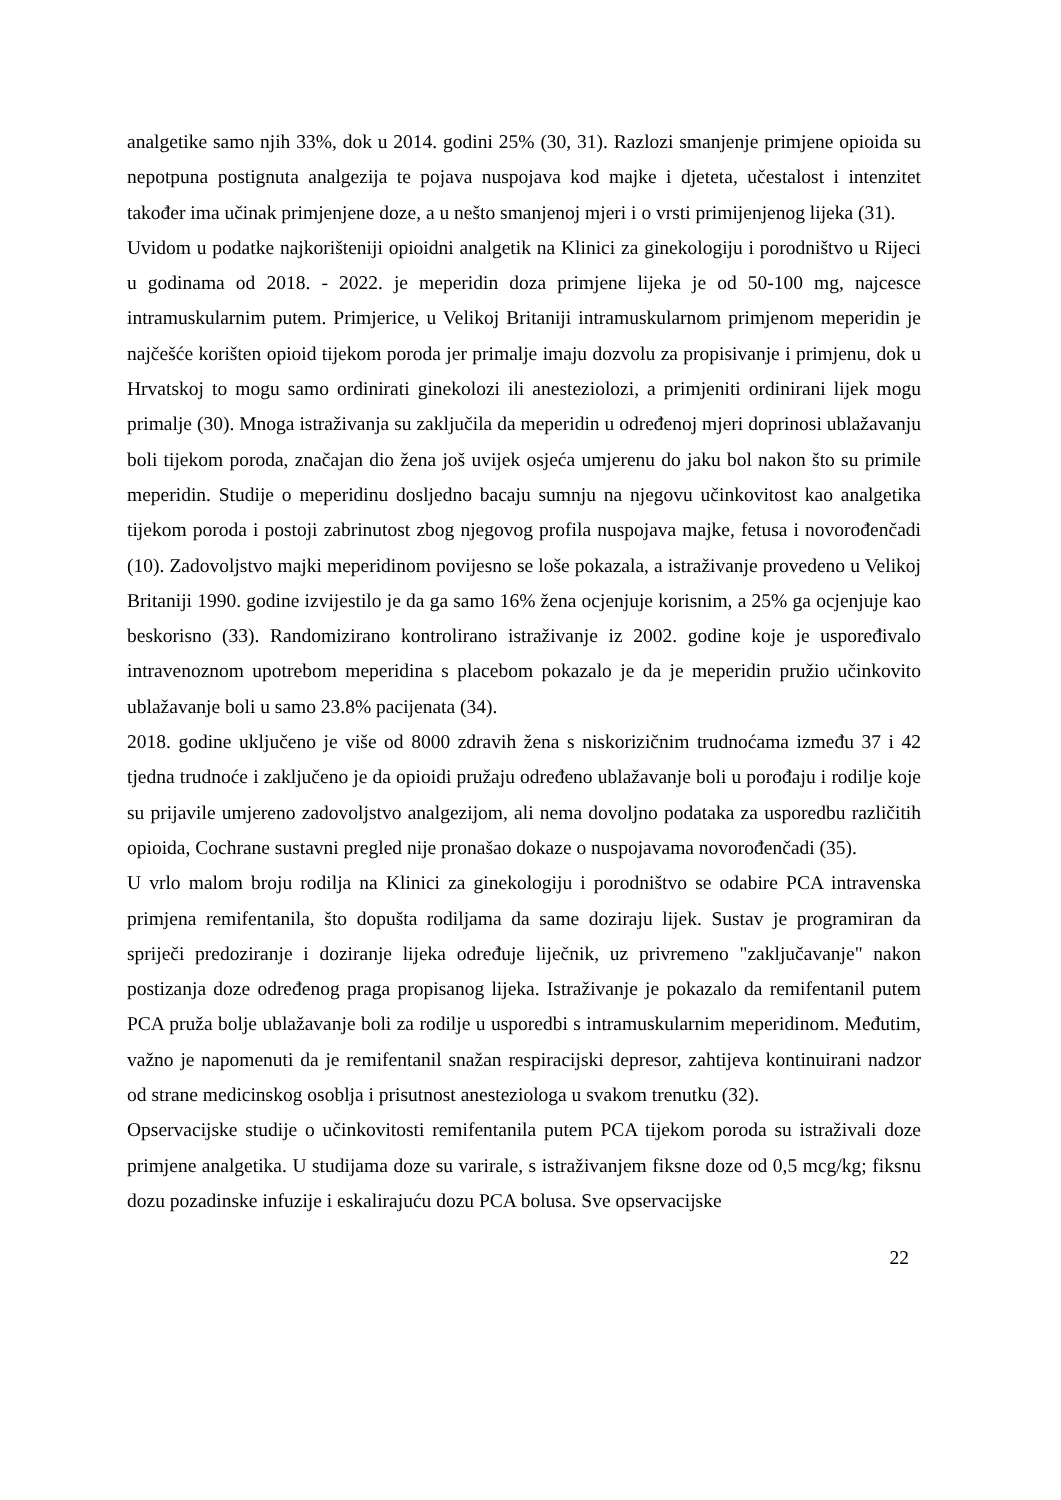analgetike samo njih 33%, dok u 2014. godini 25% (30, 31). Razlozi smanjenje primjene opioida su nepotpuna postignuta analgezija te pojava nuspojava kod majke i djeteta, učestalost i intenzitet također ima učinak primjenjene doze, a u nešto smanjenoj mjeri i o vrsti primijenjenog lijeka (31).
Uvidom u podatke najkorišteniji opioidni analgetik na Klinici za ginekologiju i porodništvo u Rijeci u godinama od 2018. - 2022. je meperidin doza primjene lijeka je od 50-100 mg, najcesce intramuskularnim putem. Primjerice, u Velikoj Britaniji intramuskularnom primjenom meperidin je najčešće korišten opioid tijekom poroda jer primalje imaju dozvolu za propisivanje i primjenu, dok u Hrvatskoj to mogu samo ordinirati ginekolozi ili anesteziolozi, a primjeniti ordinirani lijek mogu primalje (30). Mnoga istraživanja su zaključila da meperidin u određenoj mjeri doprinosi ublažavanju boli tijekom poroda, značajan dio žena još uvijek osjeća umjerenu do jaku bol nakon što su primile meperidin. Studije o meperidinu dosljedno bacaju sumnju na njegovu učinkovitost kao analgetika tijekom poroda i postoji zabrinutost zbog njegovog profila nuspojava majke, fetusa i novorođenčadi (10). Zadovoljstvo majki meperidinom povijesno se loše pokazala, a istraživanje provedeno u Velikoj Britaniji 1990. godine izvijestilo je da ga samo 16% žena ocjenjuje korisnim, a 25% ga ocjenjuje kao beskorisno (33). Randomizirano kontrolirano istraživanje iz 2002. godine koje je uspoređivalo intravenoznom upotrebom meperidina s placebom pokazalo je da je meperidin pružio učinkovito ublažavanje boli u samo 23.8% pacijenata (34).
2018. godine uključeno je više od 8000 zdravih žena s niskorizičnim trudnoćama između 37 i 42 tjedna trudnoće i zaključeno je da opioidi pružaju određeno ublažavanje boli u porođaju i rodilje koje su prijavile umjereno zadovoljstvo analgezijom, ali nema dovoljno podataka za usporedbu različitih opioida, Cochrane sustavni pregled nije pronašao dokaze o nuspojavama novorođenčadi (35).
U vrlo malom broju rodilja na Klinici za ginekologiju i porodništvo se odabire PCA intravenska primjena remifentanila, što dopušta rodiljama da same doziraju lijek. Sustav je programiran da spriječi predoziranje i doziranje lijeka određuje liječnik, uz privremeno "zaključavanje" nakon postizanja doze određenog praga propisanog lijeka. Istraživanje je pokazalo da remifentanil putem PCA pruža bolje ublažavanje boli za rodilje u usporedbi s intramuskularnim meperidinom. Međutim, važno je napomenuti da je remifentanil snažan respiracijski depresor, zahtijeva kontinuirani nadzor od strane medicinskog osoblja i prisutnost anesteziologa u svakom trenutku (32).
Opservacijske studije o učinkovitosti remifentanila putem PCA tijekom poroda su istraživali doze primjene analgetika. U studijama doze su varirale, s istraživanjem fiksne doze od 0,5 mcg/kg; fiksnu dozu pozadinske infuzije i eskalirajuću dozu PCA bolusa. Sve opservacijske
22